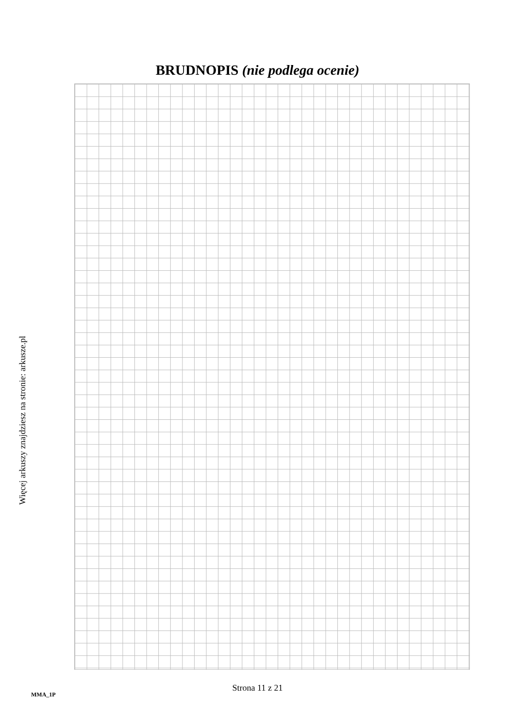BRUDNOPIS (nie podlega ocenie)
Więcej arkuszy znajdziesz na stronie: arkusze.pl
Strona 11 z 21
MMA_1P